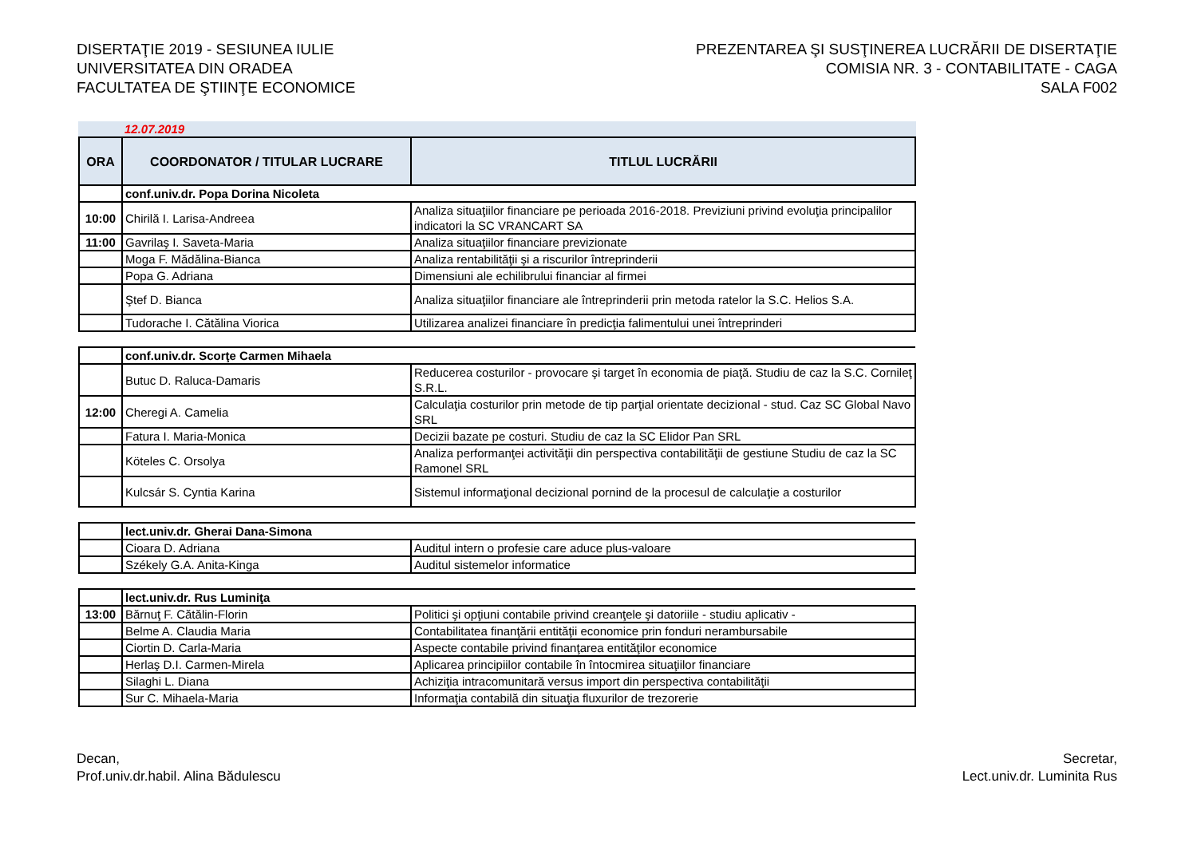DISERTAŢIE 2019 - SESIUNEA IULIE
UNIVERSITATEA DIN ORADEA
FACULTATEA DE ŞTIINŢE ECONOMICE
PREZENTAREA ŞI SUSŢINEREA LUCRĂRII DE DISERTAŢIE
COMISIA NR. 3 - CONTABILITATE - CAGA
SALA F002
12.07.2019
| ORA | COORDONATOR / TITULAR LUCRARE | TITLUL LUCRĂRII |
| --- | --- | --- |
| | conf.univ.dr. Popa Dorina Nicoleta | |
| 10:00 | Chirilă I. Larisa-Andreea | Analiza situaţiilor financiare pe perioada 2016-2018. Previziuni privind evoluţia principalilor indicatori la SC VRANCART SA |
| 11:00 | Gavrilaş I. Saveta-Maria | Analiza situaţiilor financiare previzionate |
| | Moga F. Mădălina-Bianca | Analiza rentabilităţii şi a riscurilor întreprinderii |
| | Popa G. Adriana | Dimensiuni ale echilibrului financiar al firmei |
| | Ştef D. Bianca | Analiza situaţiilor financiare ale întreprinderii prin metoda ratelor la S.C. Helios S.A. |
| | Tudorache I. Cătălina Viorica | Utilizarea analizei financiare în predicţia falimentului unei întreprinderi |
| | conf.univ.dr. Scorţe Carmen Mihaela | |
| | Butuc D. Raluca-Damaris | Reducerea costurilor - provocare şi target în economia de piaţă. Studiu de caz la S.C. Cornileţ S.R.L. |
| 12:00 | Cheregi A. Camelia | Calculaţia costurilor prin metode de tip parţial orientate decizional - stud. Caz SC Global Navo SRL |
| | Fatura I. Maria-Monica | Decizii bazate pe costuri. Studiu de caz la SC Elidor Pan SRL |
| | Köteles C. Orsolya | Analiza performanţei activităţii din perspectiva contabilităţii de gestiune Studiu de caz la SC Ramonel SRL |
| | Kulcsár S. Cyntia Karina | Sistemul informaţional decizional pornind de la procesul de calculaţie a costurilor |
| | lect.univ.dr. Gherai Dana-Simona | |
| | Cioara D. Adriana | Auditul intern o profesie care aduce plus-valoare |
| | Székely G.A. Anita-Kinga | Auditul sistemelor informatice |
| | lect.univ.dr. Rus Luminiţa | |
| 13:00 | Bărnuţ F. Cătălin-Florin | Politici şi opţiuni contabile privind creanţele şi datoriile - studiu aplicativ - |
| | Belme A. Claudia Maria | Contabilitatea finanţării entităţii economice prin fonduri nerambursabile |
| | Ciortin D. Carla-Maria | Aspecte contabile privind finanţarea entităţilor economice |
| | Herlaş D.I. Carmen-Mirela | Aplicarea principiilor contabile în întocmirea situaţiilor financiare |
| | Silaghi L. Diana | Achiziţia intracomunitară versus import din perspectiva contabilităţii |
| | Sur C. Mihaela-Maria | Informaţia contabilă din situaţia fluxurilor de trezorerie |
Decan,
Prof.univ.dr.habil. Alina Bădulescu
Secretar,
Lect.univ.dr. Luminita Rus